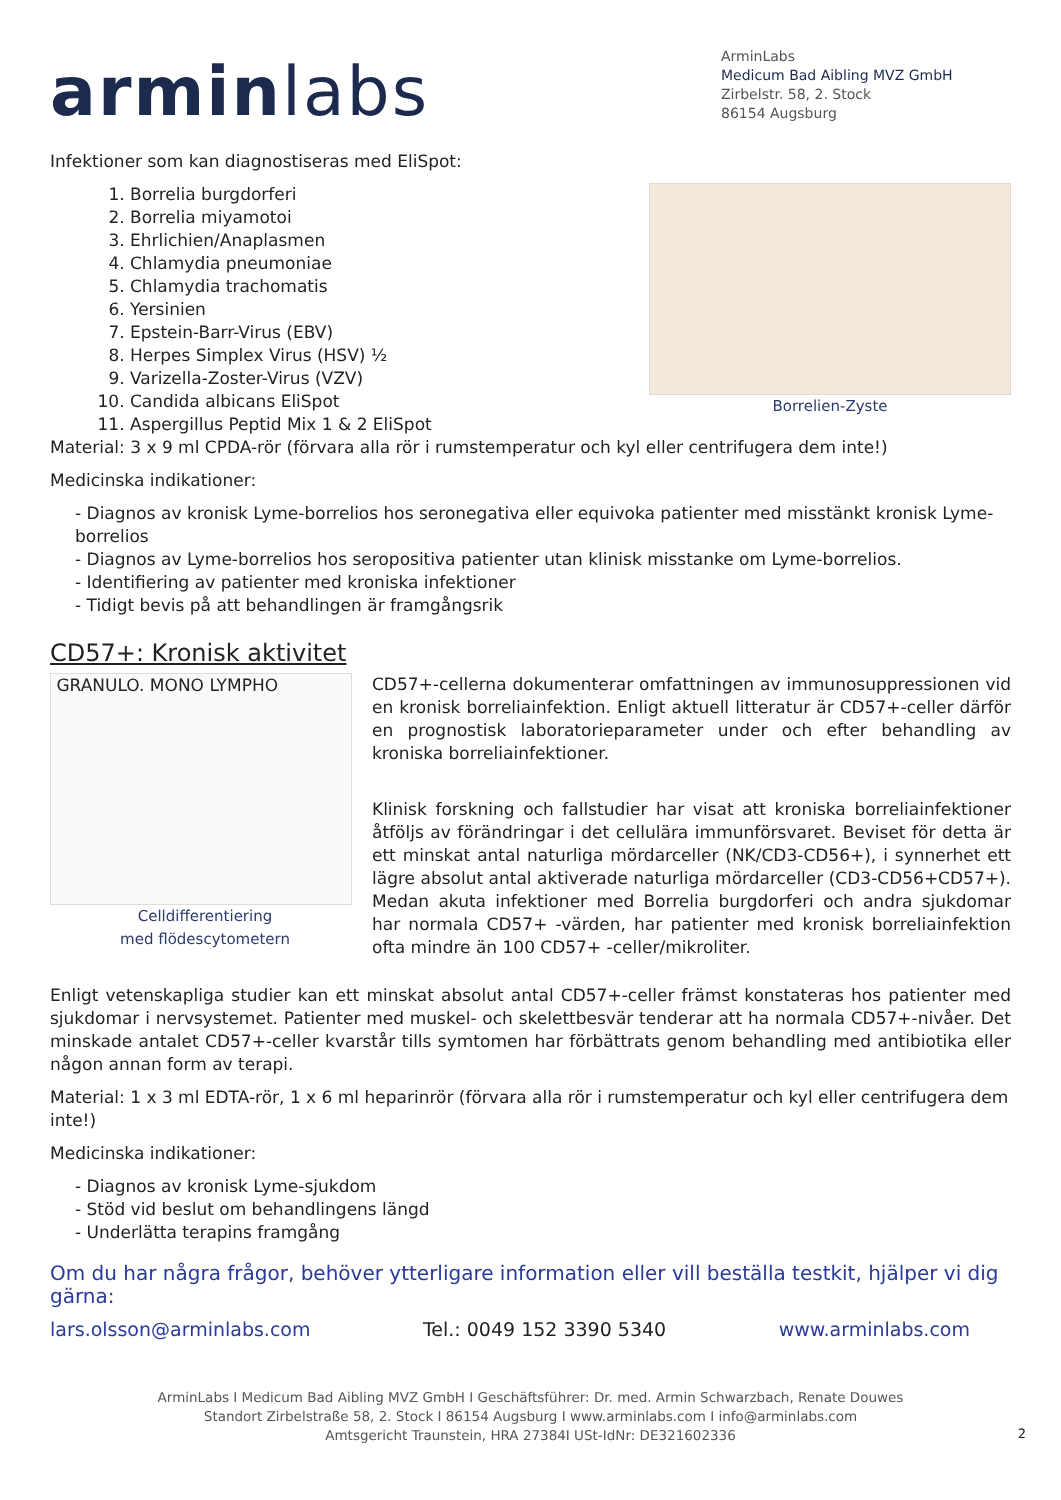arminlabs
ArminLabs
Medicum Bad Aibling MVZ GmbH
Zirbelstr. 58, 2. Stock
86154 Augsburg
Infektioner som kan diagnostiseras med EliSpot:
1. Borrelia burgdorferi
2. Borrelia miyamotoi
3. Ehrlichien/Anaplasmen
4. Chlamydia pneumoniae
5. Chlamydia trachomatis
6. Yersinien
7. Epstein-Barr-Virus (EBV)
8. Herpes Simplex Virus (HSV) ½
9. Varizella-Zoster-Virus (VZV)
10. Candida albicans EliSpot
11. Aspergillus Peptid Mix 1 & 2 EliSpot
Borrelien-Zyste
Material: 3 x 9 ml CPDA-rör (förvara alla rör i rumstemperatur och kyl eller centrifugera dem inte!)
Medicinska indikationer:
- Diagnos av kronisk Lyme-borrelios hos seronegativa eller equivoka patienter med misstänkt kronisk Lyme-borrelios
- Diagnos av Lyme-borrelios hos seropositiva patienter utan klinisk misstanke om Lyme-borrelios.
- Identifiering av patienter med kroniska infektioner
- Tidigt bevis på att behandlingen är framgångsrik
CD57+: Kronisk aktivitet
GRANULO. MONO LYMPHO
Celldifferentiering
med flödescytometern
CD57+-cellerna dokumenterar omfattningen av immunosuppressionen vid en kronisk borreliainfektion. Enligt aktuell litteratur är CD57+-celler därför en prognostisk laboratorieparameter under och efter behandling av kroniska borreliainfektioner.
Klinisk forskning och fallstudier har visat att kroniska borreliainfektioner åtföljs av förändringar i det cellulära immunförsvaret. Beviset för detta är ett minskat antal naturliga mördarceller (NK/CD3-CD56+), i synnerhet ett lägre absolut antal aktiverade naturliga mördarceller (CD3-CD56+CD57+). Medan akuta infektioner med Borrelia burgdorferi och andra sjukdomar har normala CD57+ -värden, har patienter med kronisk borreliainfektion ofta mindre än 100 CD57+ -celler/mikroliter.
Enligt vetenskapliga studier kan ett minskat absolut antal CD57+-celler främst konstateras hos patienter med sjukdomar i nervsystemet. Patienter med muskel- och skelettbesvär tenderar att ha normala CD57+-nivåer. Det minskade antalet CD57+-celler kvarstår tills symtomen har förbättrats genom behandling med antibiotika eller någon annan form av terapi.
Material: 1 x 3 ml EDTA-rör, 1 x 6 ml heparinrör (förvara alla rör i rumstemperatur och kyl eller centrifugera dem inte!)
Medicinska indikationer:
- Diagnos av kronisk Lyme-sjukdom
- Stöd vid beslut om behandlingens längd
- Underlätta terapins framgång
Om du har några frågor, behöver ytterligare information eller vill beställa testkit, hjälper vi dig gärna:
lars.olsson@arminlabs.com Tel.: 0049 152 3390 5340 www.arminlabs.com
ArminLabs I Medicum Bad Aibling MVZ GmbH I Geschäftsführer: Dr. med. Armin Schwarzbach, Renate Douwes
Standort Zirbelstraße 58, 2. Stock I 86154 Augsburg I www.arminlabs.com I info@arminlabs.com
Amtsgericht Traunstein, HRA 27384I USt-IdNr: DE321602336
2